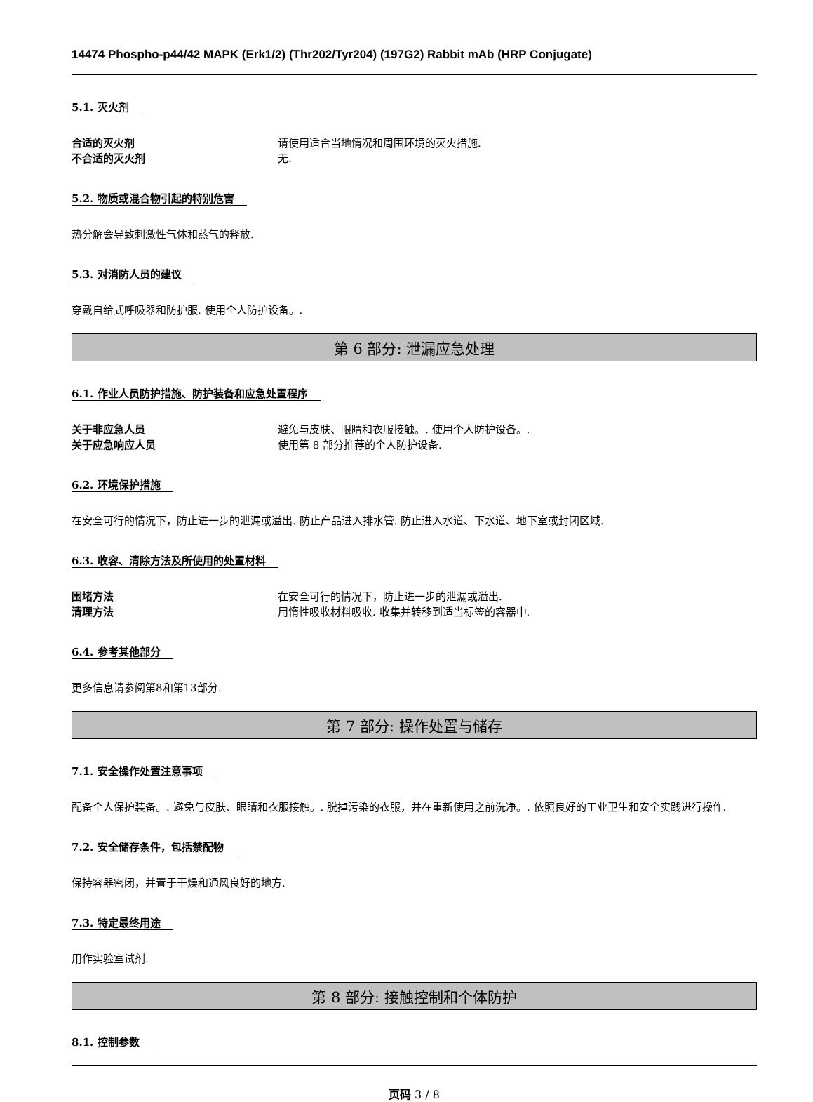14474 Phospho-p44/42 MAPK (Erk1/2) (Thr202/Tyr204) (197G2) Rabbit mAb (HRP Conjugate)
5.1. 灭火剂
合适的灭火剂 请使用适合当地情况和周围环境的灭火措施.
不合适的灭火剂 无.
5.2. 物质或混合物引起的特别危害
热分解会导致刺激性气体和蒸气的释放.
5.3. 对消防人员的建议
穿戴自给式呼吸器和防护服. 使用个人防护设备。.
第 6 部分: 泄漏应急处理
6.1. 作业人员防护措施、防护装备和应急处置程序
关于非应急人员 避免与皮肤、眼睛和衣服接触。. 使用个人防护设备。.
关于应急响应人员 使用第 8 部分推荐的个人防护设备.
6.2. 环境保护措施
在安全可行的情况下，防止进一步的泄漏或溢出. 防止产品进入排水管. 防止进入水道、下水道、地下室或封闭区域.
6.3. 收容、清除方法及所使用的处置材料
围堵方法 在安全可行的情况下，防止进一步的泄漏或溢出.
清理方法 用惰性吸收材料吸收. 收集并转移到适当标签的容器中.
6.4. 参考其他部分
更多信息请参阅第8和第13部分.
第 7 部分: 操作处置与储存
7.1. 安全操作处置注意事项
配备个人保护装备。. 避免与皮肤、眼睛和衣服接触。. 脱掉污染的衣服，并在重新使用之前洗净。. 依照良好的工业卫生和安全实践进行操作.
7.2. 安全储存条件，包括禁配物
保持容器密闭，并置于干燥和通风良好的地方.
7.3. 特定最终用途
用作实验室试剂.
第 8 部分: 接触控制和个体防护
8.1. 控制参数
页码 3 / 8